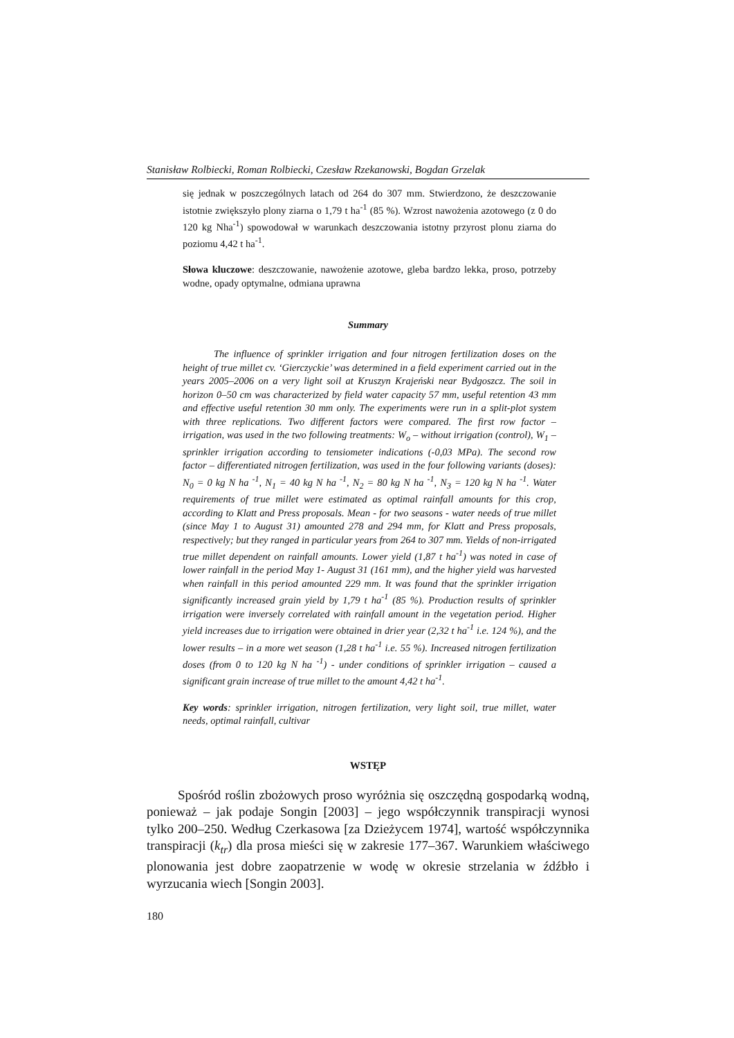Stanisław Rolbiecki, Roman Rolbiecki, Czesław Rzekanowski, Bogdan Grzelak
się jednak w poszczególnych latach od 264 do 307 mm. Stwierdzono, że deszczo­wanie istotnie zwiększyło plony ziarna o 1,79 t ha<sup>-1</sup> (85 %). Wzrost nawożenia azotowego (z 0 do 120 kg Nha<sup>-1</sup>) spowodował w warunkach deszczowania istotny przyrost plonu ziarna do poziomu 4,42 t ha<sup>-1</sup>.
Słowa kluczowe: deszczowanie, nawożenie azotowe, gleba bardzo lekka, proso, potrzeby wodne, opady optymalne, odmiana uprawna
Summary
The influence of sprinkler irrigation and four nitrogen fertilization doses on the height of true millet cv. ‘Gierczyckie’ was determined in a field experiment carried out in the years 2005–2006 on a very light soil at Kruszyn Krajeński near Bydgoszcz. The soil in horizon 0–50 cm was characterized by field water capacity 57 mm, useful retention 43 mm and effective useful retention 30 mm only. The ex­periments were run in a split-plot system with three replications. Two different factors were compared. The first row factor – irrigation, was used in the two following treatments: W<sub>o</sub> – without irrigation (control), W<sub>1</sub> – sprinkler irrigation according to tensiometer indications (-0,03 MPa). The second row factor – differ­entiated nitrogen fertilization, was used in the four following variants (doses): N<sub>0</sub> = 0 kg N ha <sup>-1</sup>, N<sub>1</sub> = 40 kg N ha <sup>-1</sup>, N<sub>2</sub> = 80 kg N ha <sup>-1</sup>, N<sub>3</sub> = 120 kg N ha <sup>-1</sup>. Water requirements of true millet were estimated as optimal rainfall amounts for this crop, according to Klatt and Press proposals. Mean - for two seasons - water needs of true millet (since May 1 to August 31) amounted 278 and 294 mm, for Klatt and Press proposals, respectively; but they ranged in particular years from 264 to 307 mm. Yields of non-irrigated true millet dependent on rainfall amounts. Lower yield (1,87 t ha<sup>-1</sup>) was noted in case of lower rainfall in the period May 1- August 31 (161 mm), and the higher yield was harvested when rainfall in this period amounted 229 mm. It was found that the sprinkler irrigation significantly increased grain yield by 1,79 t ha<sup>-1</sup> (85 %). Production results of sprinkler irriga­tion were inversely correlated with rainfall amount in the vegetation period. Higher yield increases due to irrigation were obtained in drier year (2,32 t ha<sup>-1</sup> i.e. 124 %), and the lower results – in a more wet season (1,28 t ha<sup>-1</sup> i.e. 55 %). Increased nitrogen fertilization doses (from 0 to 120 kg N ha <sup>-1</sup>) - under conditions of sprinkler irrigation – caused a significant grain increase of true millet to the amount 4,42 t ha<sup>-1</sup>.
Key words: sprinkler irrigation, nitrogen fertilization, very light soil, true millet, water needs, optimal rainfall, cultivar
WSTĘP
Spośród roślin zbożowych proso wyróżnia się oszczędną gospodarką wod­ną, ponieważ – jak podaje Songin [2003] – jego współczynnik transpiracji wy­nosi tylko 200–250. Według Czerkasowa [za Dzieżycem 1974], wartość współ­czynnika transpiracji (k<sub>tr</sub>) dla prosa mieści się w zakresie 177–367. Warunkiem właściwego plonowania jest dobre zaopatrzenie w wodę w okresie strzelania w źdźbło i wyrzucania wiech [Songin 2003].
180